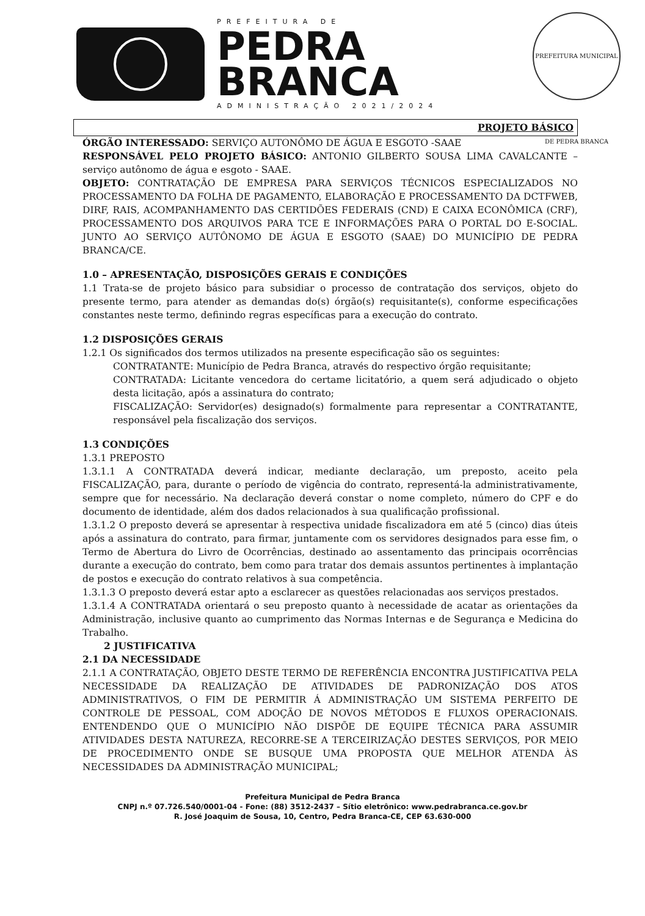PREFEITURA DE
PEDRA
BRANCA
ADMINISTRAÇÃO 2021/2024
PREFEITURA MUNICIPAL DE PEDRA BRANCA
PROJETO BÁSICO
ÓRGÃO INTERESSADO: SERVIÇO AUTONÔMO DE ÁGUA E ESGOTO -SAAE
RESPONSÁVEL PELO PROJETO BÁSICO: ANTONIO GILBERTO SOUSA LIMA CAVALCANTE – serviço autônomo de água e esgoto - SAAE.
OBJETO: CONTRATAÇÃO DE EMPRESA PARA SERVIÇOS TÉCNICOS ESPECIALIZADOS NO PROCESSAMENTO DA FOLHA DE PAGAMENTO, ELABORAÇÃO E PROCESSAMENTO DA DCTFWEB, DIRF, RAIS, ACOMPANHAMENTO DAS CERTIDÕES FEDERAIS (CND) E CAIXA ECONÔMICA (CRF), PROCESSAMENTO DOS ARQUIVOS PARA TCE E INFORMAÇÕES PARA O PORTAL DO E-SOCIAL. JUNTO AO SERVIÇO AUTÔNOMO DE ÁGUA E ESGOTO (SAAE) DO MUNICÍPIO DE PEDRA BRANCA/CE.
1.0 – APRESENTAÇÃO, DISPOSIÇÕES GERAIS E CONDIÇÕES
1.1 Trata-se de projeto básico para subsidiar o processo de contratação dos serviços, objeto do presente termo, para atender as demandas do(s) órgão(s) requisitante(s), conforme especificações constantes neste termo, definindo regras específicas para a execução do contrato.
1.2 DISPOSIÇÕES GERAIS
1.2.1 Os significados dos termos utilizados na presente especificação são os seguintes:
CONTRATANTE: Município de Pedra Branca, através do respectivo órgão requisitante;
CONTRATADA: Licitante vencedora do certame licitatório, a quem será adjudicado o objeto desta licitação, após a assinatura do contrato;
FISCALIZAÇÃO: Servidor(es) designado(s) formalmente para representar a CONTRATANTE, responsável pela fiscalização dos serviços.
1.3 CONDIÇÕES
1.3.1 PREPOSTO
1.3.1.1 A CONTRATADA deverá indicar, mediante declaração, um preposto, aceito pela FISCALIZAÇÃO, para, durante o período de vigência do contrato, representá-la administrativamente, sempre que for necessário. Na declaração deverá constar o nome completo, número do CPF e do documento de identidade, além dos dados relacionados à sua qualificação profissional.
1.3.1.2 O preposto deverá se apresentar à respectiva unidade fiscalizadora em até 5 (cinco) dias úteis após a assinatura do contrato, para firmar, juntamente com os servidores designados para esse fim, o Termo de Abertura do Livro de Ocorrências, destinado ao assentamento das principais ocorrências durante a execução do contrato, bem como para tratar dos demais assuntos pertinentes à implantação de postos e execução do contrato relativos à sua competência.
1.3.1.3 O preposto deverá estar apto a esclarecer as questões relacionadas aos serviços prestados.
1.3.1.4 A CONTRATADA orientará o seu preposto quanto à necessidade de acatar as orientações da Administração, inclusive quanto ao cumprimento das Normas Internas e de Segurança e Medicina do Trabalho.
2 JUSTIFICATIVA
2.1 DA NECESSIDADE
2.1.1 A CONTRATAÇÃO, OBJETO DESTE TERMO DE REFERÊNCIA ENCONTRA JUSTIFICATIVA PELA NECESSIDADE DA REALIZAÇÃO DE ATIVIDADES DE PADRONIZAÇÃO DOS ATOS ADMINISTRATIVOS, O FIM DE PERMITIR Á ADMINISTRAÇÃO UM SISTEMA PERFEITO DE CONTROLE DE PESSOAL, COM ADOÇÃO DE NOVOS MÉTODOS E FLUXOS OPERACIONAIS. ENTENDENDO QUE O MUNICÍPIO NÃO DISPÕE DE EQUIPE TÉCNICA PARA ASSUMIR ATIVIDADES DESTA NATUREZA, RECORRE-SE A TERCEIRIZAÇÃO DESTES SERVIÇOS, POR MEIO DE PROCEDIMENTO ONDE SE BUSQUE UMA PROPOSTA QUE MELHOR ATENDA ÀS NECESSIDADES DA ADMINISTRAÇÃO MUNICIPAL;
Prefeitura Municipal de Pedra Branca
CNPJ n.º 07.726.540/0001-04 - Fone: (88) 3512-2437 – Sítio eletrônico: www.pedrabranca.ce.gov.br
R. José Joaquim de Sousa, 10, Centro, Pedra Branca-CE, CEP 63.630-000